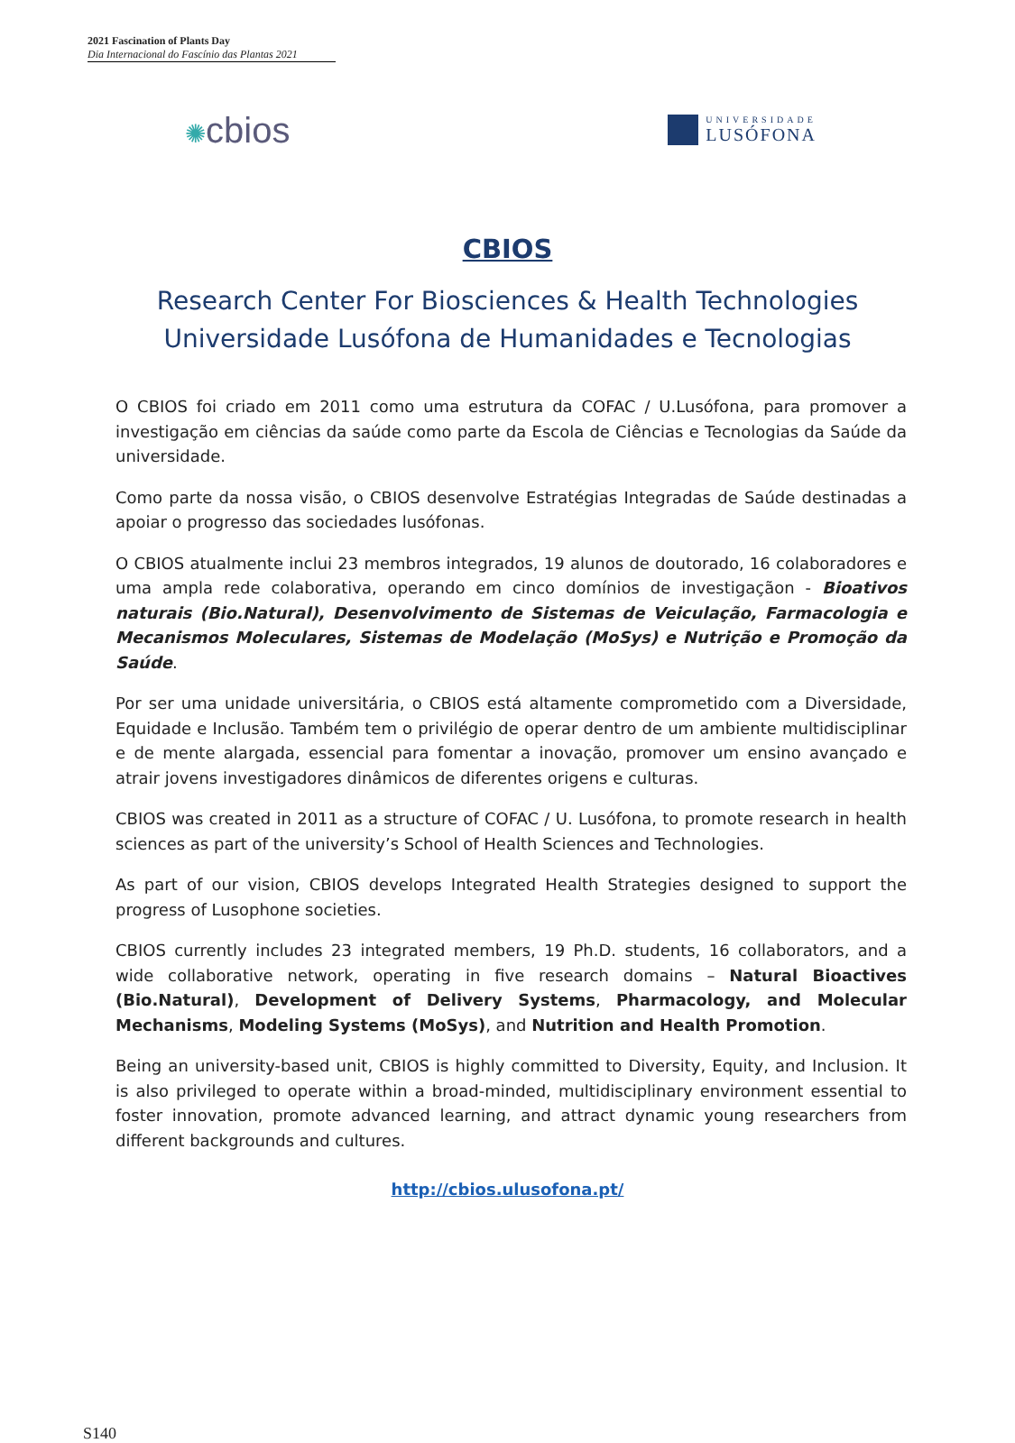2021 Fascination of Plants Day
Dia Internacional do Fascínio das Plantas 2021
✺cbios
UNIVERSIDADE
LUSÓFONA
CBIOS
Research Center For Biosciences & Health Technologies
Universidade Lusófona de Humanidades e Tecnologias
O CBIOS foi criado em 2011 como uma estrutura da COFAC / U.Lusófona, para promover a investigação em ciências da saúde como parte da Escola de Ciências e Tecnologias da Saúde da universidade.
Como parte da nossa visão, o CBIOS desenvolve Estratégias Integradas de Saúde destinadas a apoiar o progresso das sociedades lusófonas.
O CBIOS atualmente inclui 23 membros integrados, 19 alunos de doutorado, 16 colaboradores e uma ampla rede colaborativa, operando em cinco domínios de investigaçãon - Bioativos naturais (Bio.Natural), Desenvolvimento de Sistemas de Veiculação, Farmacologia e Mecanismos Moleculares, Sistemas de Modelação (MoSys) e Nutrição e Promoção da Saúde.
Por ser uma unidade universitária, o CBIOS está altamente comprometido com a Diversidade, Equidade e Inclusão. Também tem o privilégio de operar dentro de um ambiente multidisciplinar e de mente alargada, essencial para fomentar a inovação, promover um ensino avançado e atrair jovens investigadores dinâmicos de diferentes origens e culturas.
CBIOS was created in 2011 as a structure of COFAC / U. Lusófona, to promote research in health sciences as part of the university’s School of Health Sciences and Technologies.
As part of our vision, CBIOS develops Integrated Health Strategies designed to support the progress of Lusophone societies.
CBIOS currently includes 23 integrated members, 19 Ph.D. students, 16 collaborators, and a wide collaborative network, operating in five research domains – Natural Bioactives (Bio.Natural), Development of Delivery Systems, Pharmacology, and Molecular Mechanisms, Modeling Systems (MoSys), and Nutrition and Health Promotion.
Being an university-based unit, CBIOS is highly committed to Diversity, Equity, and Inclusion. It is also privileged to operate within a broad-minded, multidisciplinary environment essential to foster innovation, promote advanced learning, and attract dynamic young researchers from different backgrounds and cultures.
http://cbios.ulusofona.pt/
S140